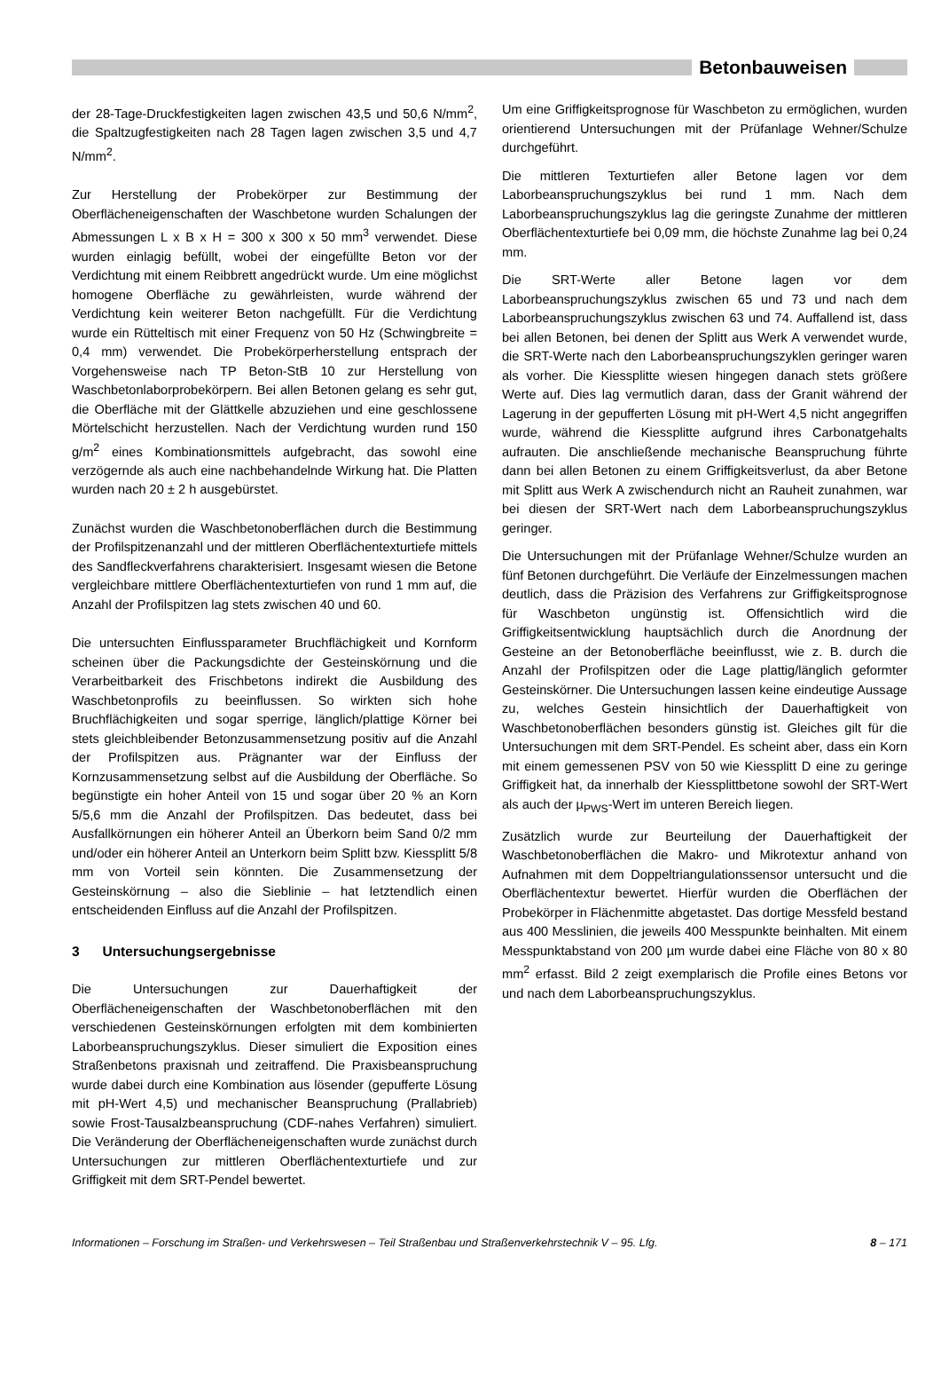Betonbauweisen
der 28-Tage-Druckfestigkeiten lagen zwischen 43,5 und 50,6 N/mm<sup>2</sup>, die Spaltzugfestigkeiten nach 28 Tagen lagen zwischen 3,5 und 4,7 N/mm<sup>2</sup>.
Zur Herstellung der Probekörper zur Bestimmung der Oberflächeneigenschaften der Waschbetone wurden Schalungen der Abmessungen L x B x H = 300 x 300 x 50 mm<sup>3</sup> verwendet. Diese wurden einlagig befüllt, wobei der eingefüllte Beton vor der Verdichtung mit einem Reibbrett angedrückt wurde. Um eine möglichst homogene Oberfläche zu gewährleisten, wurde während der Verdichtung kein weiterer Beton nachgefüllt. Für die Verdichtung wurde ein Rütteltisch mit einer Frequenz von 50 Hz (Schwingbreite = 0,4 mm) verwendet. Die Probekörperherstellung entsprach der Vorgehensweise nach TP Beton-StB 10 zur Herstellung von Waschbetonlaborprobekörpern. Bei allen Betonen gelang es sehr gut, die Oberfläche mit der Glättkelle abzuziehen und eine geschlossene Mörtelschicht herzustellen. Nach der Verdichtung wurden rund 150 g/m<sup>2</sup> eines Kombinationsmittels aufgebracht, das sowohl eine verzögernde als auch eine nachbehandelnde Wirkung hat. Die Platten wurden nach 20 ± 2 h ausgebürstet.
Zunächst wurden die Waschbetonoberflächen durch die Bestimmung der Profilspitzenanzahl und der mittleren Oberflächentexturtiefe mittels des Sandfleckverfahrens charakterisiert. Insgesamt wiesen die Betone vergleichbare mittlere Oberflächentexturtiefen von rund 1 mm auf, die Anzahl der Profilspitzen lag stets zwischen 40 und 60.
Die untersuchten Einflussparameter Bruchflächigkeit und Kornform scheinen über die Packungsdichte der Gesteinskörnung und die Verarbeitbarkeit des Frischbetons indirekt die Ausbildung des Waschbetonprofils zu beeinflussen. So wirkten sich hohe Bruchflächigkeiten und sogar sperrige, länglich/plattige Körner bei stets gleichbleibender Betonzusammensetzung positiv auf die Anzahl der Profilspitzen aus. Prägnanter war der Einfluss der Kornzusammensetzung selbst auf die Ausbildung der Oberfläche. So begünstigte ein hoher Anteil von 15 und sogar über 20 % an Korn 5/5,6 mm die Anzahl der Profilspitzen. Das bedeutet, dass bei Ausfallkörnungen ein höherer Anteil an Überkorn beim Sand 0/2 mm und/oder ein höherer Anteil an Unterkorn beim Splitt bzw. Kiessplitt 5/8 mm von Vorteil sein könnten. Die Zusammensetzung der Gesteinskörnung – also die Sieblinie – hat letztendlich einen entscheidenden Einfluss auf die Anzahl der Profilspitzen.
3 Untersuchungsergebnisse
Die Untersuchungen zur Dauerhaftigkeit der Oberflächeneigenschaften der Waschbetonoberflächen mit den verschiedenen Gesteinskörnungen erfolgten mit dem kombinierten Laborbeanspruchungszyklus. Dieser simuliert die Exposition eines Straßenbetons praxisnah und zeitraffend. Die Praxisbeanspruchung wurde dabei durch eine Kombination aus lösender (gepufferte Lösung mit pH-Wert 4,5) und mechanischer Beanspruchung (Prallabrieb) sowie Frost-Tausalzbeanspruchung (CDF-nahes Verfahren) simuliert. Die Veränderung der Oberflächeneigenschaften wurde zunächst durch Untersuchungen zur mittleren Oberflächentexturtiefe und zur Griffigkeit mit dem SRT-Pendel bewertet.
Um eine Griffigkeitsprognose für Waschbeton zu ermöglichen, wurden orientierend Untersuchungen mit der Prüfanlage Wehner/Schulze durchgeführt.
Die mittleren Texturtiefen aller Betone lagen vor dem Laborbeanspruchungszyklus bei rund 1 mm. Nach dem Laborbeanspruchungszyklus lag die geringste Zunahme der mittleren Oberflächentexturtiefe bei 0,09 mm, die höchste Zunahme lag bei 0,24 mm.
Die SRT-Werte aller Betone lagen vor dem Laborbeanspruchungszyklus zwischen 65 und 73 und nach dem Laborbeanspruchungszyklus zwischen 63 und 74. Auffallend ist, dass bei allen Betonen, bei denen der Splitt aus Werk A verwendet wurde, die SRT-Werte nach den Laborbeanspruchungszyklen geringer waren als vorher. Die Kiessplitte wiesen hingegen danach stets größere Werte auf. Dies lag vermutlich daran, dass der Granit während der Lagerung in der gepufferten Lösung mit pH-Wert 4,5 nicht angegriffen wurde, während die Kiessplitte aufgrund ihres Carbonatgehalts aufrauten. Die anschließende mechanische Beanspruchung führte dann bei allen Betonen zu einem Griffigkeitsverlust, da aber Betone mit Splitt aus Werk A zwischendurch nicht an Rauheit zunahmen, war bei diesen der SRT-Wert nach dem Laborbeanspruchungszyklus geringer.
Die Untersuchungen mit der Prüfanlage Wehner/Schulze wurden an fünf Betonen durchgeführt. Die Verläufe der Einzelmessungen machen deutlich, dass die Präzision des Verfahrens zur Griffigkeitsprognose für Waschbeton ungünstig ist. Offensichtlich wird die Griffigkeitsentwicklung hauptsächlich durch die Anordnung der Gesteine an der Betonoberfläche beeinflusst, wie z. B. durch die Anzahl der Profilspitzen oder die Lage plattig/länglich geformter Gesteinskörner. Die Untersuchungen lassen keine eindeutige Aussage zu, welches Gestein hinsichtlich der Dauerhaftigkeit von Waschbetonoberflächen besonders günstig ist. Gleiches gilt für die Untersuchungen mit dem SRT-Pendel. Es scheint aber, dass ein Korn mit einem gemessenen PSV von 50 wie Kiessplitt D eine zu geringe Griffigkeit hat, da innerhalb der Kiessplittbetone sowohl der SRT-Wert als auch der µ<sub>PWS</sub>-Wert im unteren Bereich liegen.
Zusätzlich wurde zur Beurteilung der Dauerhaftigkeit der Waschbetonoberflächen die Makro- und Mikrotextur anhand von Aufnahmen mit dem Doppeltriangulationssensor untersucht und die Oberflächentextur bewertet. Hierfür wurden die Oberflächen der Probekörper in Flächenmitte abgetastet. Das dortige Messfeld bestand aus 400 Messlinien, die jeweils 400 Messpunkte beinhalten. Mit einem Messpunktabstand von 200 µm wurde dabei eine Fläche von 80 x 80 mm<sup>2</sup> erfasst. Bild 2 zeigt exemplarisch die Profile eines Betons vor und nach dem Laborbeanspruchungszyklus.
Informationen – Forschung im Straßen- und Verkehrswesen – Teil Straßenbau und Straßenverkehrstechnik V – 95. Lfg. 8 – 171